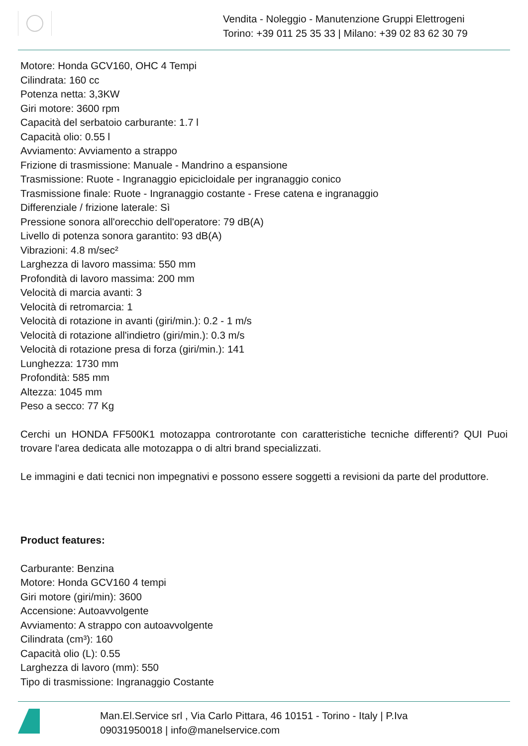Vendita - Noleggio - Manutenzione Gruppi Elettrogeni
Torino: +39 011 25 35 33 | Milano: +39 02 83 62 30 79
Motore: Honda GCV160, OHC 4 Tempi
Cilindrata: 160 cc
Potenza netta: 3,3KW
Giri motore: 3600 rpm
Capacità del serbatoio carburante: 1.7 l
Capacità olio: 0.55 l
Avviamento: Avviamento a strappo
Frizione di trasmissione: Manuale - Mandrino a espansione
Trasmissione: Ruote - Ingranaggio epicicloidale per ingranaggio conico
Trasmissione finale: Ruote - Ingranaggio costante - Frese catena e ingranaggio
Differenziale / frizione laterale: Sì
Pressione sonora all'orecchio dell'operatore: 79 dB(A)
Livello di potenza sonora garantito: 93 dB(A)
Vibrazioni: 4.8 m/sec²
Larghezza di lavoro massima: 550 mm
Profondità di lavoro massima: 200 mm
Velocità di marcia avanti: 3
Velocità di retromarcia: 1
Velocità di rotazione in avanti (giri/min.): 0.2 - 1 m/s
Velocità di rotazione all'indietro (giri/min.): 0.3 m/s
Velocità di rotazione presa di forza (giri/min.): 141
Lunghezza: 1730 mm
Profondità: 585 mm
Altezza: 1045 mm
Peso a secco: 77 Kg
Cerchi un HONDA FF500K1 motozappa controrotante con caratteristiche tecniche differenti? QUI Puoi trovare l'area dedicata alle motozappa o di altri brand specializzati.
Le immagini e dati tecnici non impegnativi e possono essere soggetti a revisioni da parte del produttore.
Product features:
Carburante: Benzina
Motore: Honda GCV160 4 tempi
Giri motore (giri/min): 3600
Accensione: Autoavvolgente
Avviamento: A strappo con autoavvolgente
Cilindrata (cm³): 160
Capacità olio (L): 0.55
Larghezza di lavoro (mm): 550
Tipo di trasmissione: Ingranaggio Costante
Man.El.Service srl , Via Carlo Pittara, 46 10151 - Torino - Italy | P.Iva
09031950018 | info@manelservice.com